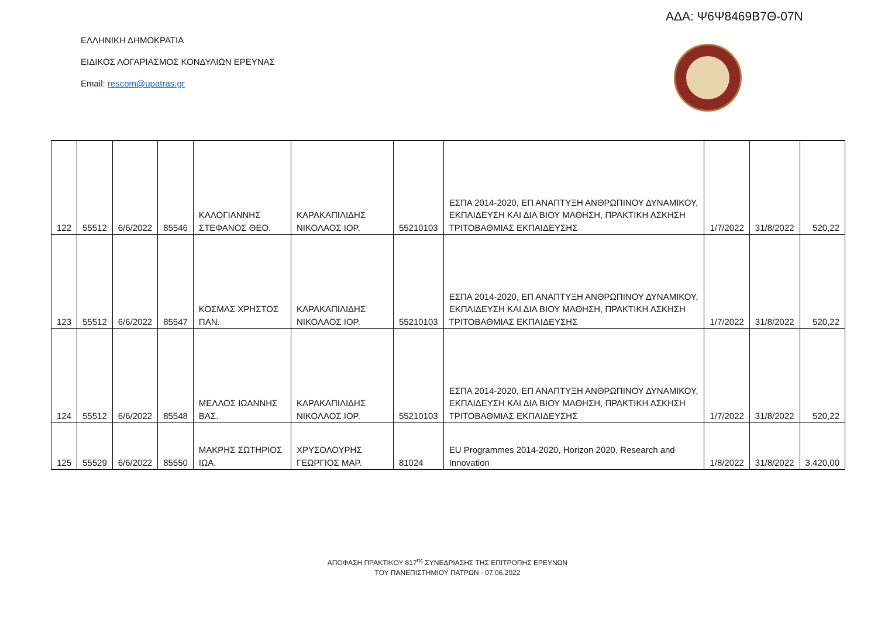ΑΔΑ: Ψ6Ψ8469Β7Θ-07Ν
ΕΛΛΗΝΙΚΗ ΔΗΜΟΚΡΑΤΙΑ
ΕΙΔΙΚΟΣ ΛΟΓΑΡΙΑΣΜΟΣ ΚΟΝΔΥΛΙΩΝ ΕΡΕΥΝΑΣ
Email: rescom@upatras.gr
| 122 | 55512 | 6/6/2022 | 85546 | ΚΑΛΟΓΙΑΝΝΗΣ ΣΤΕΦΑΝΟΣ ΘΕΟ. | ΚΑΡΑΚΑΠΙΛΙΔΗΣ ΝΙΚΟΛΑΟΣ ΙΟΡ. | 55210103 | ΕΣΠΑ 2014-2020, ΕΠ ΑΝΑΠΤΥΞΗ ΑΝΘΡΩΠΙΝΟΥ ΔΥΝΑΜΙΚΟΥ, ΕΚΠΑΙΔΕΥΣΗ ΚΑΙ ΔΙΑ ΒΙΟΥ ΜΑΘΗΣΗ, ΠΡΑΚΤΙΚΗ ΑΣΚΗΣΗ ΤΡΙΤΟΒΑΘΜΙΑΣ ΕΚΠΑΙΔΕΥΣΗΣ | 1/7/2022 | 31/8/2022 | 520,22 |
| 123 | 55512 | 6/6/2022 | 85547 | ΚΟΣΜΑΣ ΧΡΗΣΤΟΣ ΠΑΝ. | ΚΑΡΑΚΑΠΙΛΙΔΗΣ ΝΙΚΟΛΑΟΣ ΙΟΡ. | 55210103 | ΕΣΠΑ 2014-2020, ΕΠ ΑΝΑΠΤΥΞΗ ΑΝΘΡΩΠΙΝΟΥ ΔΥΝΑΜΙΚΟΥ, ΕΚΠΑΙΔΕΥΣΗ ΚΑΙ ΔΙΑ ΒΙΟΥ ΜΑΘΗΣΗ, ΠΡΑΚΤΙΚΗ ΑΣΚΗΣΗ ΤΡΙΤΟΒΑΘΜΙΑΣ ΕΚΠΑΙΔΕΥΣΗΣ | 1/7/2022 | 31/8/2022 | 520,22 |
| 124 | 55512 | 6/6/2022 | 85548 | ΜΕΛΛΟΣ ΙΩΑΝΝΗΣ ΒΑΣ. | ΚΑΡΑΚΑΠΙΛΙΔΗΣ ΝΙΚΟΛΑΟΣ ΙΟΡ. | 55210103 | ΕΣΠΑ 2014-2020, ΕΠ ΑΝΑΠΤΥΞΗ ΑΝΘΡΩΠΙΝΟΥ ΔΥΝΑΜΙΚΟΥ, ΕΚΠΑΙΔΕΥΣΗ ΚΑΙ ΔΙΑ ΒΙΟΥ ΜΑΘΗΣΗ, ΠΡΑΚΤΙΚΗ ΑΣΚΗΣΗ ΤΡΙΤΟΒΑΘΜΙΑΣ ΕΚΠΑΙΔΕΥΣΗΣ | 1/7/2022 | 31/8/2022 | 520,22 |
| 125 | 55529 | 6/6/2022 | 85550 | ΜΑΚΡΗΣ ΣΩΤΗΡΙΟΣ ΙΩΑ. | ΧΡΥΣΟΛΟΥΡΗΣ ΓΕΩΡΓΙΟΣ ΜΑΡ. | 81024 | EU Programmes 2014-2020, Horizon 2020, Research and Innovation | 1/8/2022 | 31/8/2022 | 3.420,00 |
ΑΠΟΦΑΣΗ ΠΡΑΚΤΙΚΟΥ 817<sup>ης</sup> ΣΥΝΕΔΡΙΑΣΗΣ ΤΗΣ ΕΠΙΤΡΟΠΗΣ ΕΡΕΥΝΩΝ
ΤΟΥ ΠΑΝΕΠΙΣΤΗΜΙΟΥ ΠΑΤΡΩΝ - 07.06.2022